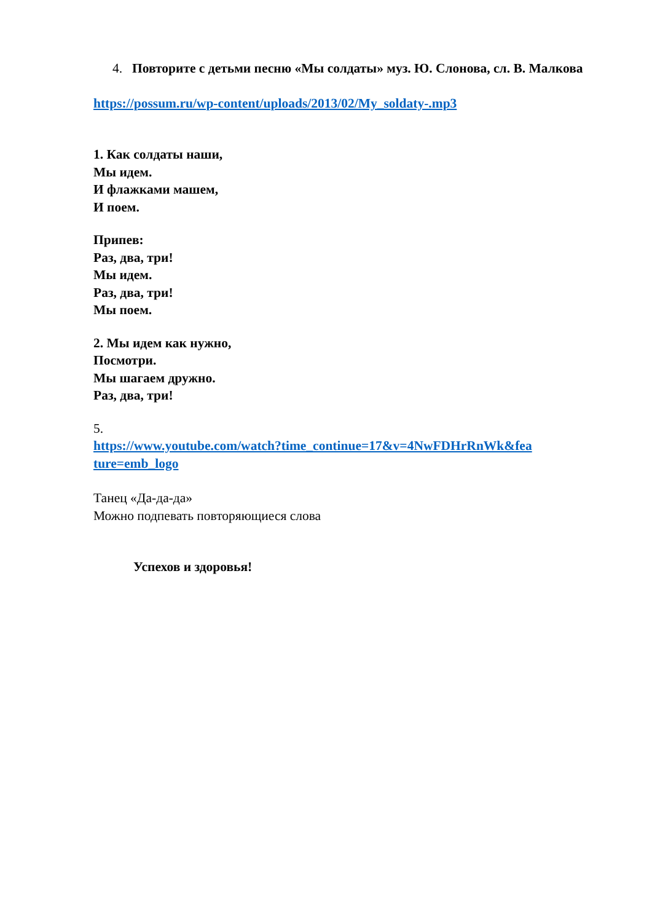4. Повторите с детьми песню «Мы солдаты» муз. Ю. Слонова, сл. В. Малкова
https://possum.ru/wp-content/uploads/2013/02/My_soldaty-.mp3
1. Как солдаты наши,
Мы идем.
И флажками машем,
И поем.
Припев:
Раз, два, три!
Мы идем.
Раз, два, три!
Мы поем.
2. Мы идем как нужно,
Посмотри.
Мы шагаем дружно.
Раз, два, три!
5.
https://www.youtube.com/watch?time_continue=17&v=4NwFDHrRnWk&fea ture=emb_logo
Танец «Да-да-да»
Можно подпевать повторяющиеся слова
Успехов и здоровья!